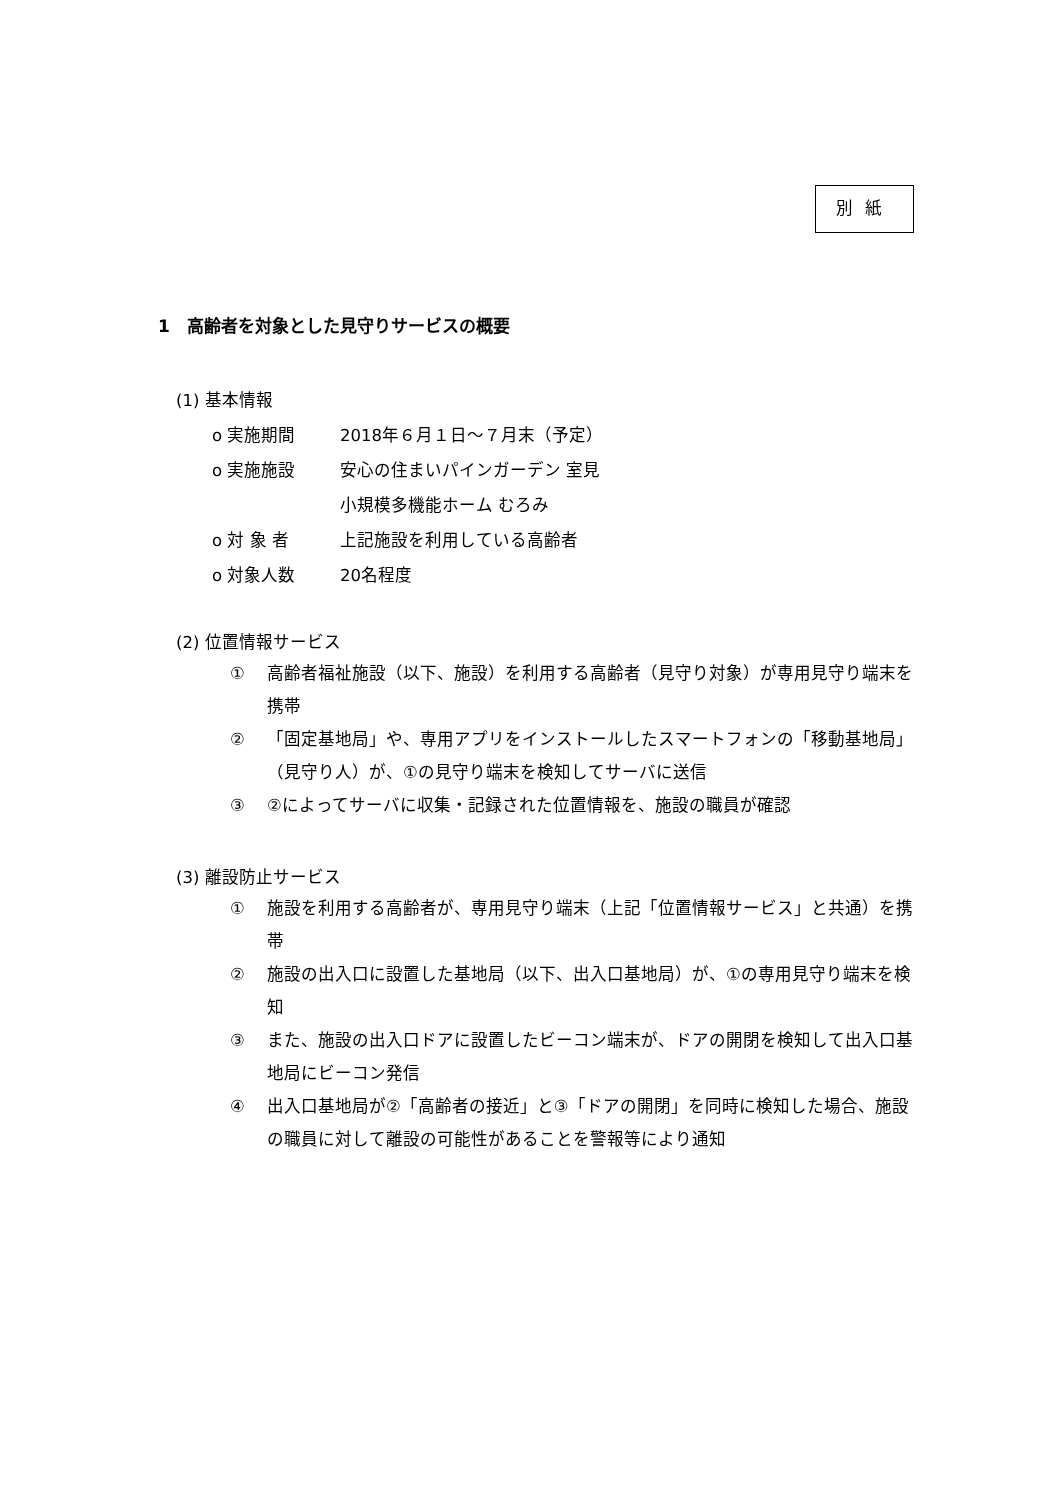別紙
1　高齢者を対象とした見守りサービスの概要
(1) 基本情報
o 実施期間 2018年６月１日～７月末（予定）
o 実施施設 安心の住まいパインガーデン 室見
小規模多機能ホーム むろみ
o 対 象 者 上記施設を利用している高齢者
o 対象人数 20名程度
(2) 位置情報サービス
① 高齢者福祉施設（以下、施設）を利用する高齢者（見守り対象）が専用見守り端末を携帯
② 「固定基地局」や、専用アプリをインストールしたスマートフォンの「移動基地局」（見守り人）が、①の見守り端末を検知してサーバに送信
③ ②によってサーバに収集・記録された位置情報を、施設の職員が確認
(3) 離設防止サービス
① 施設を利用する高齢者が、専用見守り端末（上記「位置情報サービス」と共通）を携帯
② 施設の出入口に設置した基地局（以下、出入口基地局）が、①の専用見守り端末を検知
③ また、施設の出入口ドアに設置したビーコン端末が、ドアの開閉を検知して出入口基地局にビーコン発信
④ 出入口基地局が②「高齢者の接近」と③「ドアの開閉」を同時に検知した場合、施設の職員に対して離設の可能性があることを警報等により通知